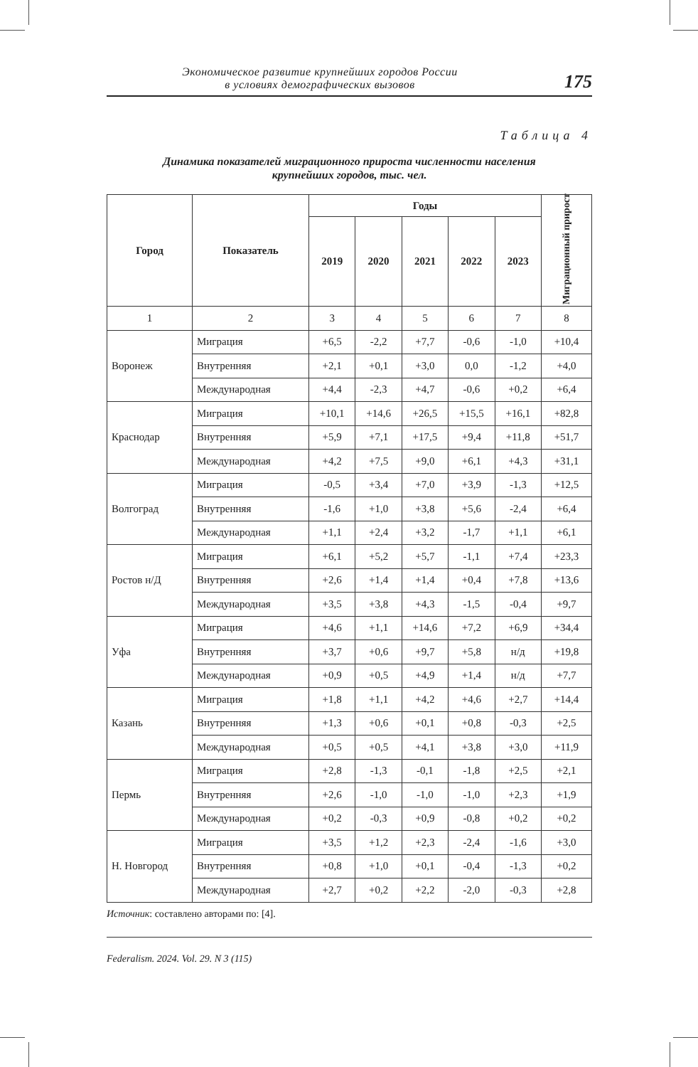Экономическое развитие крупнейших городов России
в условиях демографических вызовов
175
Таблица 4
Динамика показателей миграционного прироста численности населения
крупнейших городов, тыс. чел.
| Город | Показатель | Годы | | | | | Миграционный прирост |
| --- | --- | --- | --- | --- | --- | --- | --- |
| | | 2019 | 2020 | 2021 | 2022 | 2023 | |
| 1 | 2 | 3 | 4 | 5 | 6 | 7 | 8 |
| Воронеж | Миграция | +6,5 | -2,2 | +7,7 | -0,6 | -1,0 | +10,4 |
| | Внутренняя | +2,1 | +0,1 | +3,0 | 0,0 | -1,2 | +4,0 |
| | Международная | +4,4 | -2,3 | +4,7 | -0,6 | +0,2 | +6,4 |
| Краснодар | Миграция | +10,1 | +14,6 | +26,5 | +15,5 | +16,1 | +82,8 |
| | Внутренняя | +5,9 | +7,1 | +17,5 | +9,4 | +11,8 | +51,7 |
| | Международная | +4,2 | +7,5 | +9,0 | +6,1 | +4,3 | +31,1 |
| Волгоград | Миграция | -0,5 | +3,4 | +7,0 | +3,9 | -1,3 | +12,5 |
| | Внутренняя | -1,6 | +1,0 | +3,8 | +5,6 | -2,4 | +6,4 |
| | Международная | +1,1 | +2,4 | +3,2 | -1,7 | +1,1 | +6,1 |
| Ростов н/Д | Миграция | +6,1 | +5,2 | +5,7 | -1,1 | +7,4 | +23,3 |
| | Внутренняя | +2,6 | +1,4 | +1,4 | +0,4 | +7,8 | +13,6 |
| | Международная | +3,5 | +3,8 | +4,3 | -1,5 | -0,4 | +9,7 |
| Уфа | Миграция | +4,6 | +1,1 | +14,6 | +7,2 | +6,9 | +34,4 |
| | Внутренняя | +3,7 | +0,6 | +9,7 | +5,8 | н/д | +19,8 |
| | Международная | +0,9 | +0,5 | +4,9 | +1,4 | н/д | +7,7 |
| Казань | Миграция | +1,8 | +1,1 | +4,2 | +4,6 | +2,7 | +14,4 |
| | Внутренняя | +1,3 | +0,6 | +0,1 | +0,8 | -0,3 | +2,5 |
| | Международная | +0,5 | +0,5 | +4,1 | +3,8 | +3,0 | +11,9 |
| Пермь | Миграция | +2,8 | -1,3 | -0,1 | -1,8 | +2,5 | +2,1 |
| | Внутренняя | +2,6 | -1,0 | -1,0 | -1,0 | +2,3 | +1,9 |
| | Международная | +0,2 | -0,3 | +0,9 | -0,8 | +0,2 | +0,2 |
| Н. Новгород | Миграция | +3,5 | +1,2 | +2,3 | -2,4 | -1,6 | +3,0 |
| | Внутренняя | +0,8 | +1,0 | +0,1 | -0,4 | -1,3 | +0,2 |
| | Международная | +2,7 | +0,2 | +2,2 | -2,0 | -0,3 | +2,8 |
Источник: составлено авторами по: [4].
Federalism. 2024. Vol. 29. N 3 (115)